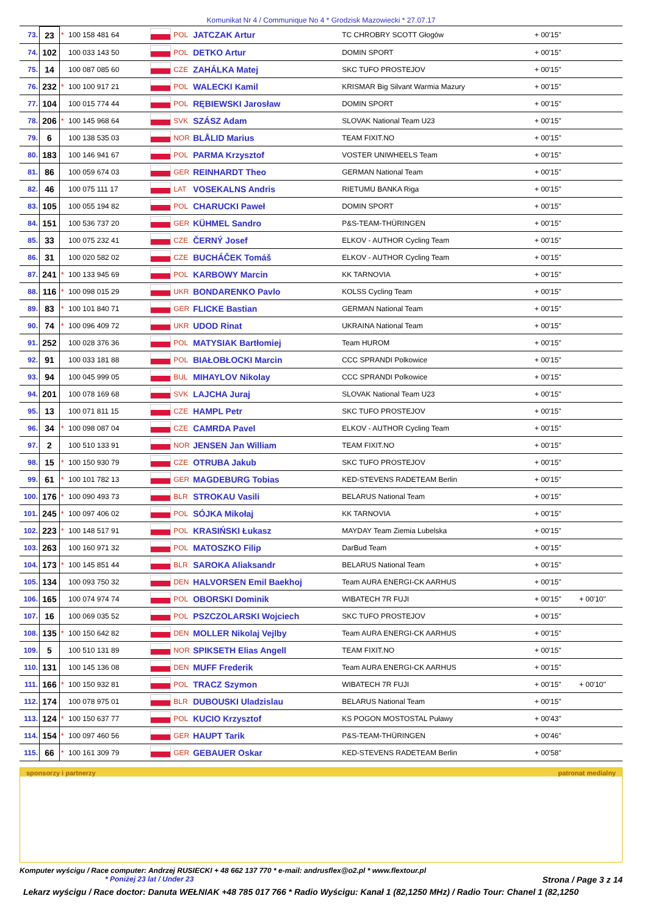Komunikat Nr 4 / Communique No 4 * Grodzisk Mazowiecki * 27.07.17
| 73. | 23 | * | 100 158 481 64 | | POL | JATCZAK Artur | TC CHROBRY SCOTT Głogów | + 00'15" | |
| 74. | 102 | | 100 033 143 50 | | POL | DETKO Artur | DOMIN SPORT | + 00'15" | |
| 75. | 14 | | 100 087 085 60 | | CZE | ZAHÁLKA Matej | SKC TUFO PROSTEJOV | + 00'15" | |
| 76. | 232 | * | 100 100 917 21 | | POL | WALECKI Kamil | KRISMAR Big Silvant Warmia Mazury | + 00'15" | |
| 77. | 104 | | 100 015 774 44 | | POL | RĘBIEWSKI Jarosław | DOMIN SPORT | + 00'15" | |
| 78. | 206 | * | 100 145 968 64 | | SVK | SZÁSZ Adam | SLOVAK National Team U23 | + 00'15" | |
| 79. | 6 | | 100 138 535 03 | | NOR | BLÅLID Marius | TEAM FIXIT.NO | + 00'15" | |
| 80. | 183 | | 100 146 941 67 | | POL | PARMA Krzysztof | VOSTER UNIWHEELS Team | + 00'15" | |
| 81. | 86 | | 100 059 674 03 | | GER | REINHARDT Theo | GERMAN National Team | + 00'15" | |
| 82. | 46 | | 100 075 111 17 | | LAT | VOSEKALNS Andris | RIETUMU BANKA Riga | + 00'15" | |
| 83. | 105 | | 100 055 194 82 | | POL | CHARUCKI Paweł | DOMIN SPORT | + 00'15" | |
| 84. | 151 | | 100 536 737 20 | | GER | KÜHMEL Sandro | P&S-TEAM-THÜRINGEN | + 00'15" | |
| 85. | 33 | | 100 075 232 41 | | CZE | ČERNÝ Josef | ELKOV - AUTHOR Cycling Team | + 00'15" | |
| 86. | 31 | | 100 020 582 02 | | CZE | BUCHÁČEK Tomáš | ELKOV - AUTHOR Cycling Team | + 00'15" | |
| 87. | 241 | * | 100 133 945 69 | | POL | KARBOWY Marcin | KK TARNOVIA | + 00'15" | |
| 88. | 116 | * | 100 098 015 29 | | UKR | BONDARENKO Pavlo | KOLSS Cycling Team | + 00'15" | |
| 89. | 83 | * | 100 101 840 71 | | GER | FLICKE Bastian | GERMAN National Team | + 00'15" | |
| 90. | 74 | * | 100 096 409 72 | | UKR | UDOD Rinat | UKRAINA National Team | + 00'15" | |
| 91. | 252 | | 100 028 376 36 | | POL | MATYSIAK Bartłomiej | Team HUROM | + 00'15" | |
| 92. | 91 | | 100 033 181 88 | | POL | BIAŁOBŁOCKI Marcin | CCC SPRANDI Polkowice | + 00'15" | |
| 93. | 94 | | 100 045 999 05 | | BUL | MIHAYLOV Nikolay | CCC SPRANDI Polkowice | + 00'15" | |
| 94. | 201 | | 100 078 169 68 | | SVK | LAJCHA Juraj | SLOVAK National Team U23 | + 00'15" | |
| 95. | 13 | | 100 071 811 15 | | CZE | HAMPL Petr | SKC TUFO PROSTEJOV | + 00'15" | |
| 96. | 34 | * | 100 098 087 04 | | CZE | CAMRDA Pavel | ELKOV - AUTHOR Cycling Team | + 00'15" | |
| 97. | 2 | | 100 510 133 91 | | NOR | JENSEN Jan William | TEAM FIXIT.NO | + 00'15" | |
| 98. | 15 | * | 100 150 930 79 | | CZE | OTRUBA Jakub | SKC TUFO PROSTEJOV | + 00'15" | |
| 99. | 61 | * | 100 101 782 13 | | GER | MAGDEBURG Tobias | KED-STEVENS RADETEAM Berlin | + 00'15" | |
| 100. | 176 | * | 100 090 493 73 | | BLR | STROKAU Vasili | BELARUS National Team | + 00'15" | |
| 101. | 245 | * | 100 097 406 02 | | POL | SÓJKA Mikołaj | KK TARNOVIA | + 00'15" | |
| 102. | 223 | * | 100 148 517 91 | | POL | KRASIŃSKI Łukasz | MAYDAY Team Ziemia Lubelska | + 00'15" | |
| 103. | 263 | | 100 160 971 32 | | POL | MATOSZKO Filip | DarBud Team | + 00'15" | |
| 104. | 173 | * | 100 145 851 44 | | BLR | SAROKA Aliaksandr | BELARUS National Team | + 00'15" | |
| 105. | 134 | | 100 093 750 32 | | DEN | HALVORSEN Emil Baekhoj | Team AURA ENERGI-CK AARHUS | + 00'15" | |
| 106. | 165 | | 100 074 974 74 | | POL | OBORSKI Dominik | WIBATECH 7R FUJI | + 00'15" | + 00'10" |
| 107. | 16 | | 100 069 035 52 | | POL | PSZCZOLARSKI Wojciech | SKC TUFO PROSTEJOV | + 00'15" | |
| 108. | 135 | * | 100 150 642 82 | | DEN | MOLLER Nikolaj Vejlby | Team AURA ENERGI-CK AARHUS | + 00'15" | |
| 109. | 5 | | 100 510 131 89 | | NOR | SPIKSETH Elias Angell | TEAM FIXIT.NO | + 00'15" | |
| 110. | 131 | | 100 145 136 08 | | DEN | MUFF Frederik | Team AURA ENERGI-CK AARHUS | + 00'15" | |
| 111. | 166 | * | 100 150 932 81 | | POL | TRACZ Szymon | WIBATECH 7R FUJI | + 00'15" | + 00'10" |
| 112. | 174 | | 100 078 975 01 | | BLR | DUBOUSKI Uladzislau | BELARUS National Team | + 00'15" | |
| 113. | 124 | * | 100 150 637 77 | | POL | KUCIO Krzysztof | KS POGON MOSTOSTAL Puławy | + 00'43" | |
| 114. | 154 | * | 100 097 460 56 | | GER | HAUPT Tarik | P&S-TEAM-THÜRINGEN | + 00'46" | |
| 115. | 66 | * | 100 161 309 79 | | GER | GEBAUER Oskar | KED-STEVENS RADETEAM Berlin | + 00'58" | |
sponsorzy i partnerzy patronat medialny
Komputer wyścigu / Race computer: Andrzej RUSIECKI + 48 662 137 770 * e-mail: andrusflex@o2.pl * www.flextour.pl
* Poniżej 23 lat / Under 23 Strona / Page 3 z 14
Lekarz wyścigu / Race doctor: Danuta WEŁNIAK +48 785 017 766 * Radio Wyścigu: Kanał 1 (82,1250 MHz) / Radio Tour: Chanel 1 (82,1250